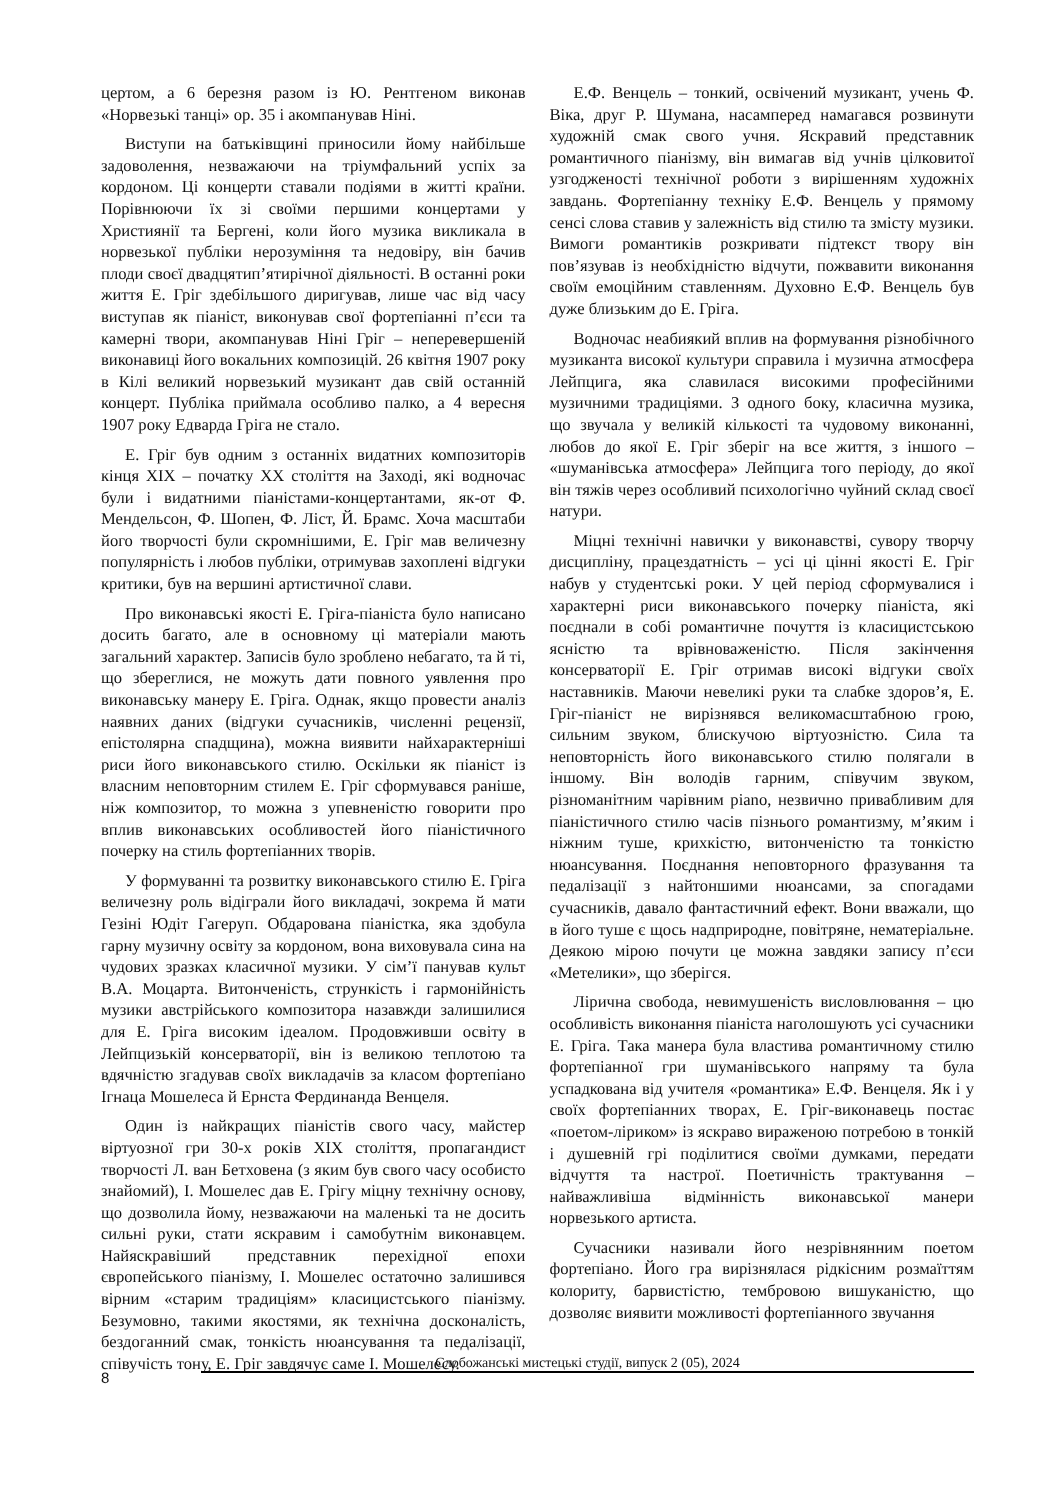цертом, а 6 березня разом із Ю. Рентгеном виконав «Норвезькі танці» op. 35 і акомпанував Ніні.
Виступи на батьківщині приносили йому найбільше задоволення, незважаючи на тріумфальний успіх за кордоном. Ці концерти ставали подіями в житті країни. Порівнюючи їх зі своїми першими концертами у Християнії та Бергені, коли його музика викликала в норвезької публіки нерозуміння та недовіру, він бачив плоди своєї двадцятип’ятирічної діяльності. В останні роки життя Е. Гріг здебільшого диригував, лише час від часу виступав як піаніст, виконував свої фортепіанні п’єси та камерні твори, акомпанував Ніні Гріг – неперевершеній виконавиці його вокальних композицій. 26 квітня 1907 року в Кілі великий норвезький музикант дав свій останній концерт. Публіка приймала особливо палко, а 4 вересня 1907 року Едварда Гріга не стало.
Е. Гріг був одним з останніх видатних композиторів кінця XIX – початку XX століття на Заході, які водночас були і видатними піаністами-концертантами, як-от Ф. Мендельсон, Ф. Шопен, Ф. Ліст, Й. Брамс. Хоча масштаби його творчості були скромнішими, Е. Гріг мав величезну популярність і любов публіки, отримував захоплені відгуки критики, був на вершині артистичної слави.
Про виконавські якості Е. Гріга-піаніста було написано досить багато, але в основному ці матеріали мають загальний характер. Записів було зроблено небагато, та й ті, що збереглися, не можуть дати повного уявлення про виконавську манеру Е. Гріга. Однак, якщо провести аналіз наявних даних (відгуки сучасників, численні рецензії, епістолярна спадщина), можна виявити найхарактерніші риси його виконавського стилю. Оскільки як піаніст із власним неповторним стилем Е. Гріг сформувався раніше, ніж композитор, то можна з упевненістю говорити про вплив виконавських особливостей його піаністичного почерку на стиль фортепіанних творів.
У формуванні та розвитку виконавського стилю Е. Гріга величезну роль відіграли його викладачі, зокрема й мати Гезіні Юдіт Гагеруп. Обдарована піаністка, яка здобула гарну музичну освіту за кордоном, вона виховувала сина на чудових зразках класичної музики. У сім’ї панував культ В.А. Моцарта. Витонченість, стрункість і гармонійність музики австрійського композитора назавжди залишилися для Е. Гріга високим ідеалом. Продовживши освіту в Лейпцизькій консерваторії, він із великою теплотою та вдячністю згадував своїх викладачів за класом фортепіано Ігнаца Мошелеса й Ернста Фердинанда Венцеля.
Один із найкращих піаністів свого часу, майстер віртуозної гри 30-х років XIX століття, пропагандист творчості Л. ван Бетховена (з яким був свого часу особисто знайомий), І. Мошелес дав Е. Грігу міцну технічну основу, що дозволила йому, незважаючи на маленькі та не досить сильні руки, стати яскравим і самобутнім виконавцем. Найяскравіший представник перехідної епохи європейського піанізму, І. Мошелес остаточно залишився вірним «старим традиціям» класицистського піанізму. Безумовно, такими якостями, як технічна досконалість, бездоганний смак, тонкість нюансування та педалізації, співучість тону, Е. Гріг завдячує саме І. Мошелесу.
Е.Ф. Венцель – тонкий, освічений музикант, учень Ф. Віка, друг Р. Шумана, насамперед намагався розвинути художній смак свого учня. Яскравий представник романтичного піанізму, він вимагав від учнів цілковитої узгодженості технічної роботи з вирішенням художніх завдань. Фортепіанну техніку Е.Ф. Венцель у прямому сенсі слова ставив у залежність від стилю та змісту музики. Вимоги романтиків розкривати підтекст твору він пов’язував із необхідністю відчути, пожвавити виконання своїм емоційним ставленням. Духовно Е.Ф. Венцель був дуже близьким до Е. Гріга.
Водночас неабиякий вплив на формування різнобічного музиканта високої культури справила і музична атмосфера Лейпцига, яка славилася високими професійними музичними традиціями. З одного боку, класична музика, що звучала у великій кількості та чудовому виконанні, любов до якої Е. Гріг зберіг на все життя, з іншого – «шуманівська атмосфера» Лейпцига того періоду, до якої він тяжів через особливий психологічно чуйний склад своєї натури.
Міцні технічні навички у виконавстві, сувору творчу дисципліну, працездатність – усі ці цінні якості Е. Гріг набув у студентські роки. У цей період сформувалися і характерні риси виконавського почерку піаніста, які поєднали в собі романтичне почуття із класицистською ясністю та врівноваженістю. Після закінчення консерваторії Е. Гріг отримав високі відгуки своїх наставників. Маючи невеликі руки та слабке здоров’я, Е. Гріг-піаніст не вирізнявся великомасштабною грою, сильним звуком, блискучою віртуозністю. Сила та неповторність його виконавського стилю полягали в іншому. Він володів гарним, співучим звуком, різноманітним чарівним piano, незвично привабливим для піаністичного стилю часів пізнього романтизму, м’яким і ніжним туше, крихкістю, витонченістю та тонкістю нюансування. Поєднання неповторного фразування та педалізації з найтоншими нюансами, за спогадами сучасників, давало фантастичний ефект. Вони вважали, що в його туше є щось надприродне, повітряне, нематеріальне. Деякою мірою почути це можна завдяки запису п’єси «Метелики», що зберігся.
Лірична свобода, невимушеність висловлювання – цю особливість виконання піаніста наголошують усі сучасники Е. Гріга. Така манера була властива романтичному стилю фортепіанної гри шуманівського напряму та була успадкована від учителя «романтика» Е.Ф. Венцеля. Як і у своїх фортепіанних творах, Е. Гріг-виконавець постає «поетом-ліриком» із яскраво вираженою потребою в тонкій і душевній грі поділитися своїми думками, передати відчуття та настрої. Поетичність трактування – найважливіша відмінність виконавської манери норвезького артиста.
Сучасники називали його незрівнянним поетом фортепіано. Його гра вирізнялася рідкісним розмаїттям колориту, барвистістю, тембровою вишуканістю, що дозволяє виявити можливості фортепіанного звучання
8
Слобожанські мистецькі студії, випуск 2 (05), 2024